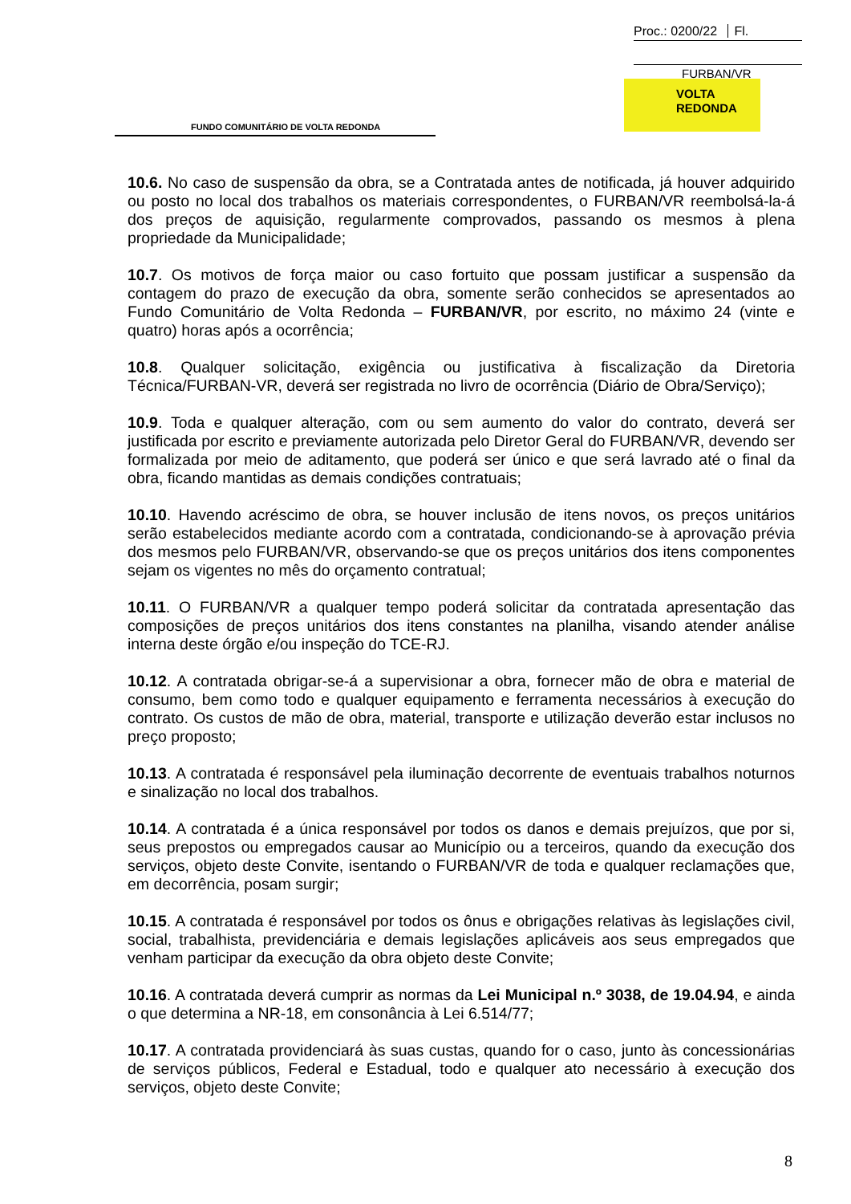Proc.: 0200/22 Fl.
FURBAN/VR
FUNDO COMUNITÁRIO DE VOLTA REDONDA
VOLTA
REDONDA
10.6. No caso de suspensão da obra, se a Contratada antes de notificada, já houver adquirido ou posto no local dos trabalhos os materiais correspondentes, o FURBAN/VR reembolsá-la-á dos preços de aquisição, regularmente comprovados, passando os mesmos à plena propriedade da Municipalidade;
10.7. Os motivos de força maior ou caso fortuito que possam justificar a suspensão da contagem do prazo de execução da obra, somente serão conhecidos se apresentados ao Fundo Comunitário de Volta Redonda – FURBAN/VR, por escrito, no máximo 24 (vinte e quatro) horas após a ocorrência;
10.8. Qualquer solicitação, exigência ou justificativa à fiscalização da Diretoria Técnica/FURBAN-VR, deverá ser registrada no livro de ocorrência (Diário de Obra/Serviço);
10.9. Toda e qualquer alteração, com ou sem aumento do valor do contrato, deverá ser justificada por escrito e previamente autorizada pelo Diretor Geral do FURBAN/VR, devendo ser formalizada por meio de aditamento, que poderá ser único e que será lavrado até o final da obra, ficando mantidas as demais condições contratuais;
10.10. Havendo acréscimo de obra, se houver inclusão de itens novos, os preços unitários serão estabelecidos mediante acordo com a contratada, condicionando-se à aprovação prévia dos mesmos pelo FURBAN/VR, observando-se que os preços unitários dos itens componentes sejam os vigentes no mês do orçamento contratual;
10.11. O FURBAN/VR a qualquer tempo poderá solicitar da contratada apresentação das composições de preços unitários dos itens constantes na planilha, visando atender análise interna deste órgão e/ou inspeção do TCE-RJ.
10.12. A contratada obrigar-se-á a supervisionar a obra, fornecer mão de obra e material de consumo, bem como todo e qualquer equipamento e ferramenta necessários à execução do contrato. Os custos de mão de obra, material, transporte e utilização deverão estar inclusos no preço proposto;
10.13. A contratada é responsável pela iluminação decorrente de eventuais trabalhos noturnos e sinalização no local dos trabalhos.
10.14. A contratada é a única responsável por todos os danos e demais prejuízos, que por si, seus prepostos ou empregados causar ao Município ou a terceiros, quando da execução dos serviços, objeto deste Convite, isentando o FURBAN/VR de toda e qualquer reclamações que, em decorrência, posam surgir;
10.15. A contratada é responsável por todos os ônus e obrigações relativas às legislações civil, social, trabalhista, previdenciária e demais legislações aplicáveis aos seus empregados que venham participar da execução da obra objeto deste Convite;
10.16. A contratada deverá cumprir as normas da Lei Municipal n.º 3038, de 19.04.94, e ainda o que determina a NR-18, em consonância à Lei 6.514/77;
10.17. A contratada providenciará às suas custas, quando for o caso, junto às concessionárias de serviços públicos, Federal e Estadual, todo e qualquer ato necessário à execução dos serviços, objeto deste Convite;
8